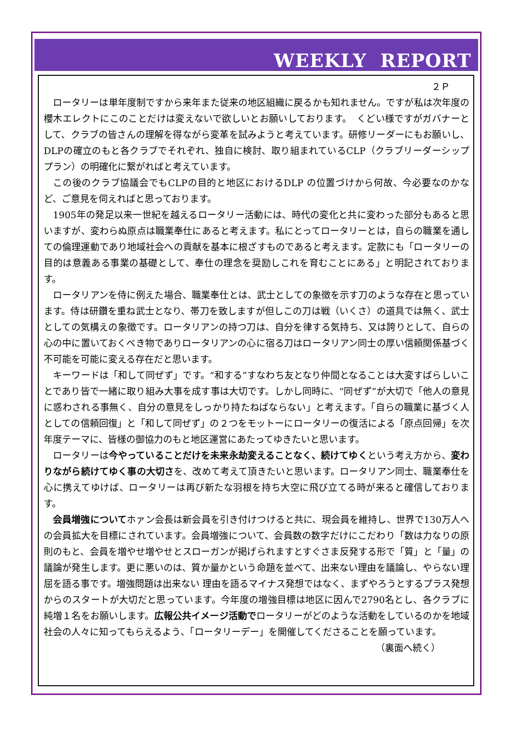WEEKLY REPORT
２Ｐ
ロータリーは単年度制ですから来年また従来の地区組織に戻るかも知れません。ですが私は次年度の櫻木エレクトにこのことだけは変えないで欲しいとお願いしております。　くどい様ですがガバナーとして、クラブの皆さんの理解を得ながら変革を試みようと考えています。研修リーダーにもお願いし、DLPの確立のもと各クラブでそれぞれ、独自に検討、取り組まれているCLP（クラブリーダーシッププラン）の明確化に繋がればと考えています。
この後のクラブ協議会でもCLPの目的と地区におけるDLP の位置づけから何故、今必要なのかなど、ご意見を伺えればと思っております。
1905年の発足以来一世紀を越えるロータリー活動には、時代の変化と共に変わった部分もあると思いますが、変わらぬ原点は職業奉仕にあると考えます。私にとってロータリーとは，自らの職業を通しての倫理運動であり地域社会への貢献を基本に根ざすものであると考えます。定款にも「ロータリーの目的は意義ある事業の基礎として、奉仕の理念を奨励しこれを育むことにある」と明記されております。
ロータリアンを侍に例えた場合、職業奉仕とは、武士としての象徴を示す刀のような存在と思っています。侍は研鑽を重ね武士となり、帯刀を致しますが但しこの刀は戦（いくさ）の道具では無く、武士としての気構えの象徴です。ロータリアンの持つ刀は、自分を律する気持ち、又は誇りとして、自らの心の中に置いておくべき物でありロータリアンの心に宿る刀はロータリアン同士の厚い信頼関係基づく不可能を可能に変える存在だと思います。
キーワードは「和して同ぜず」です。“和する”すなわち友となり仲間となることは大変すばらしいことであり皆で一緒に取り組み大事を成す事は大切です。しかし同時に、“同ぜず”が大切で「他人の意見に惑わされる事無く、自分の意見をしっかり持たねばならない」と考えます。「自らの職業に基づく人としての信頼回復」と「和して同ぜず」の２つをモットーにロータリーの復活による「原点回帰」を次年度テーマに、皆様の御協力のもと地区運営にあたってゆきたいと思います。
ロータリーは今やっていることだけを未来永劫変えることなく、続けてゆくという考え方から、変わりながら続けてゆく事の大切さを、改めて考えて頂きたいと思います。ロータリアン同士、職業奉仕を心に携えてゆけば、ロータリーは再び新たな羽根を持ち大空に飛び立てる時が来ると確信しております。
会員増強についてホァン会長は新会員を引き付けつけると共に、現会員を維持し、世界で130万人への会員拡大を目標にされています。会員増強について、会員数の数字だけにこだわり「数は力なりの原則のもと、会員を増やせ増やせとスローガンが掲げられますとすぐさま反発する形で「質」と「量」の議論が発生します。更に悪いのは、質か量かという命題を並べて、出来ない理由を議論し、やらない理屈を語る事です。増強問題は出来ない 理由を語るマイナス発想ではなく、まずやろうとするプラス発想からのスタートが大切だと思っています。今年度の増強目標は地区に因んで2790名とし、各クラブに純増１名をお願いします。広報公共イメージ活動でロータリーがどのような活動をしているのかを地域社会の人々に知ってもらえるよう、「ロータリーデー」を開催してくださることを願っています。
（裏面へ続く）